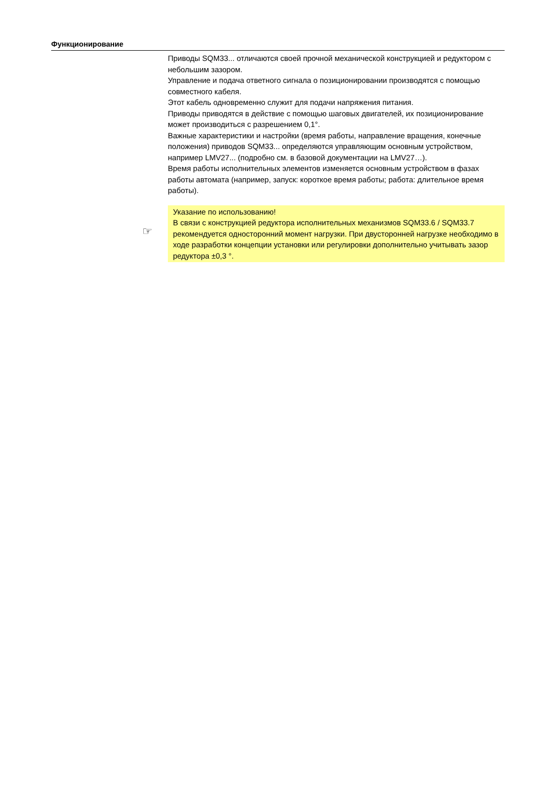Функционирование
Приводы SQM33... отличаются своей прочной механической конструкцией и редуктором с небольшим зазором.
Управление и подача ответного сигнала о позиционировании производятся с помощью совместного кабеля.
Этот кабель одновременно служит для подачи напряжения питания.
Приводы приводятся в действие с помощью шаговых двигателей, их позиционирование может производиться с разрешением 0,1°.
Важные характеристики и настройки (время работы, направление вращения, конечные положения) приводов SQM33... определяются управляющим основным устройством, например LMV27... (подробно см. в базовой документации на LMV27…).
Время работы исполнительных элементов изменяется основным устройством в фазах работы автомата (например, запуск: короткое время работы; работа: длительное время работы).
☞
Указание по использованию!
В связи с конструкцией редуктора исполнительных механизмов SQM33.6 / SQM33.7 рекомендуется односторонний момент нагрузки. При двусторонней нагрузке необходимо в ходе разработки концепции установки или регулировки дополнительно учитывать зазор редуктора ±0,3 °.